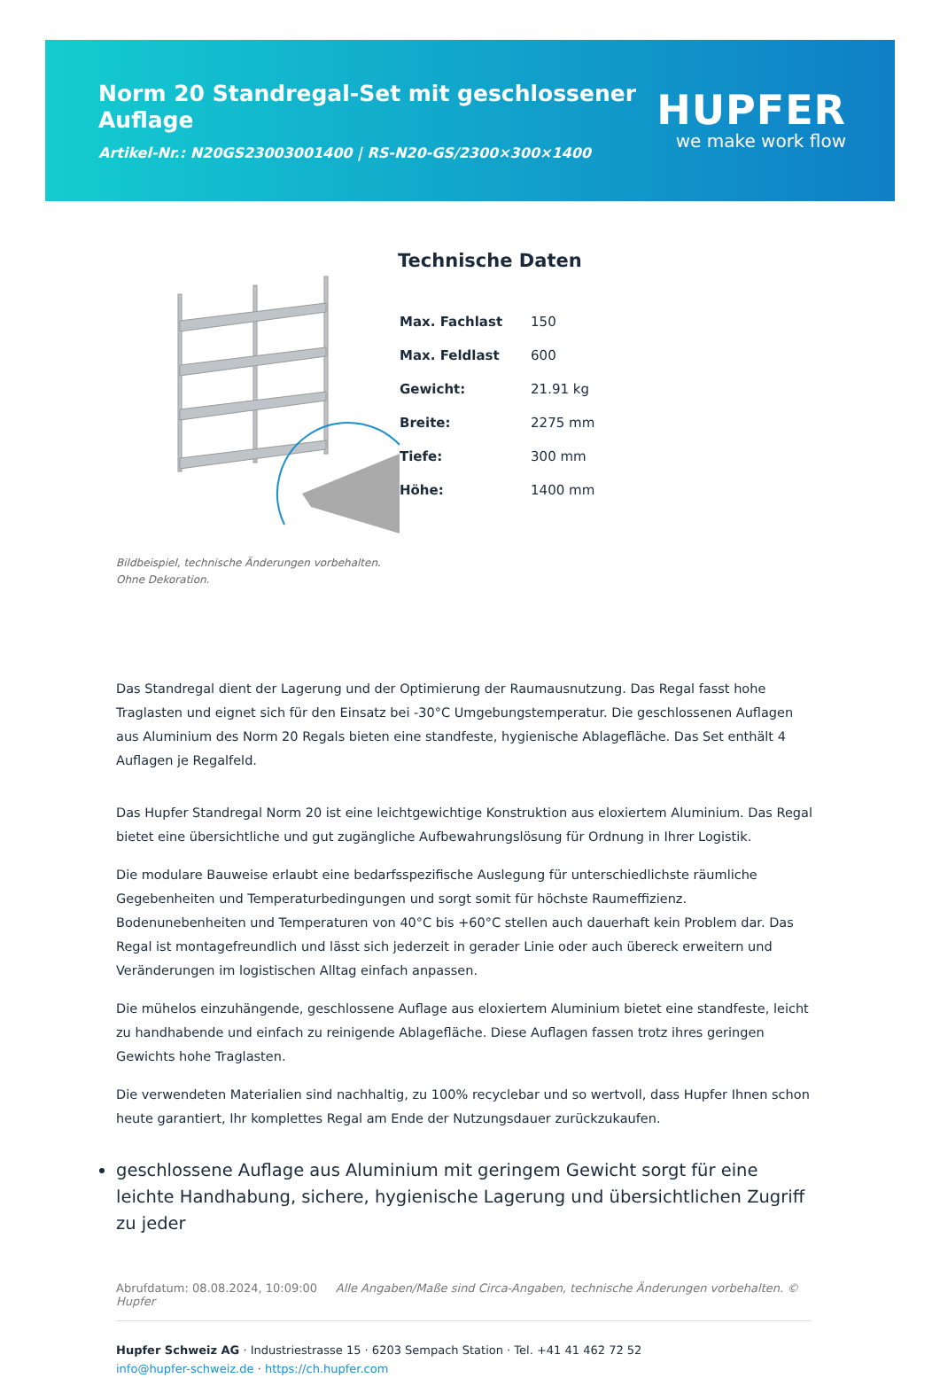Norm 20 Standregal-Set mit geschlossener Auflage
Artikel-Nr.: N20GS23003001400 | RS-N20-GS/2300×300×1400
HUPFER
we make work flow
Bildbeispiel, technische Änderungen vorbehalten.
Ohne Dekoration.
Technische Daten
| Max. Fachlast | 150 |
| Max. Feldlast | 600 |
| Gewicht: | 21.91 kg |
| Breite: | 2275 mm |
| Tiefe: | 300 mm |
| Höhe: | 1400 mm |
Das Standregal dient der Lagerung und der Optimierung der Raumausnutzung. Das Regal fasst hohe Traglasten und eignet sich für den Einsatz bei -30°C Umgebungstemperatur. Die geschlossenen Auflagen aus Aluminium des Norm 20 Regals bieten eine standfeste, hygienische Ablagefläche. Das Set enthält 4 Auflagen je Regalfeld.
Das Hupfer Standregal Norm 20 ist eine leichtgewichtige Konstruktion aus eloxiertem Aluminium. Das Regal bietet eine übersichtliche und gut zugängliche Aufbewahrungslösung für Ordnung in Ihrer Logistik.
Die modulare Bauweise erlaubt eine bedarfsspezifische Auslegung für unterschiedlichste räumliche Gegebenheiten und Temperaturbedingungen und sorgt somit für höchste Raumeffizienz. Bodenunebenheiten und Temperaturen von 40°C bis +60°C stellen auch dauerhaft kein Problem dar. Das Regal ist montagefreundlich und lässt sich jederzeit in gerader Linie oder auch übereck erweitern und Veränderungen im logistischen Alltag einfach anpassen.
Die mühelos einzuhängende, geschlossene Auflage aus eloxiertem Aluminium bietet eine standfeste, leicht zu handhabende und einfach zu reinigende Ablagefläche. Diese Auflagen fassen trotz ihres geringen Gewichts hohe Traglasten.
Die verwendeten Materialien sind nachhaltig, zu 100% recyclebar und so wertvoll, dass Hupfer Ihnen schon heute garantiert, Ihr komplettes Regal am Ende der Nutzungsdauer zurückzukaufen.
geschlossene Auflage aus Aluminium mit geringem Gewicht sorgt für eine leichte Handhabung, sichere, hygienische Lagerung und übersichtlichen Zugriff zu jeder
Abrufdatum: 08.08.2024, 10:09:00 Alle Angaben/Maße sind Circa-Angaben, technische Änderungen vorbehalten. © Hupfer
Hupfer Schweiz AG · Industriestrasse 15 · 6203 Sempach Station · Tel. +41 41 462 72 52
info@hupfer-schweiz.de · https://ch.hupfer.com